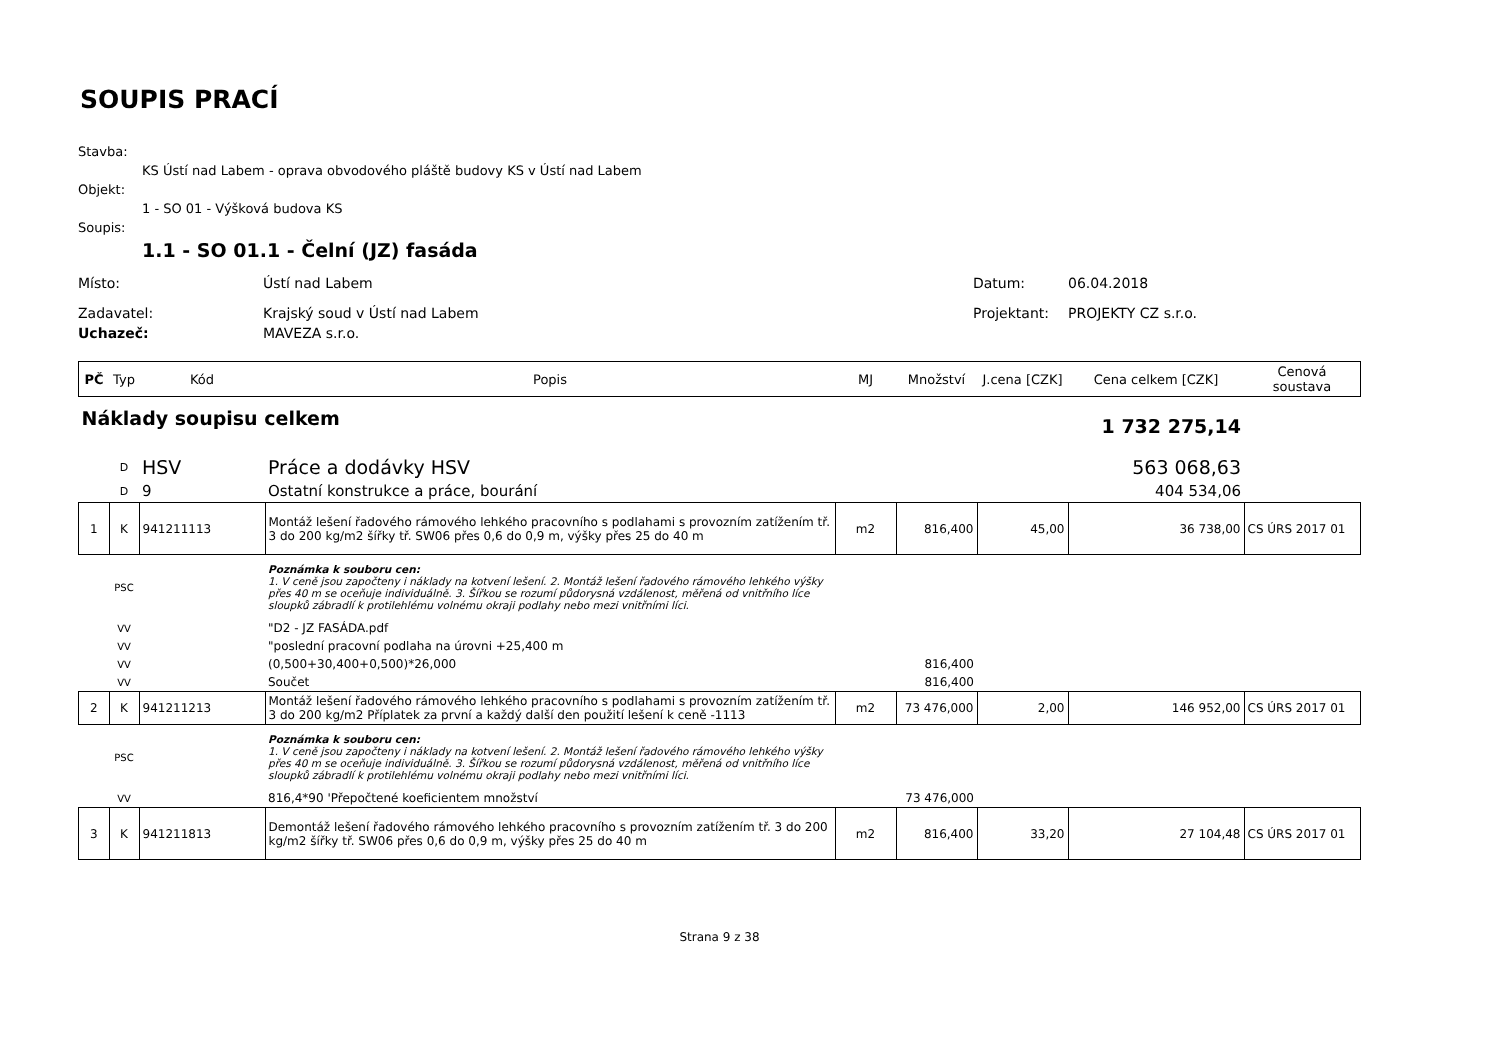SOUPIS PRACÍ
Stavba:
KS Ústí nad Labem - oprava obvodového pláště budovy KS v Ústí nad Labem
Objekt:
1 - SO 01 - Výšková budova KS
Soupis:
1.1 - SO 01.1 - Čelní (JZ) fasáda
Místo:
Ústí nad Labem
Datum:
06.04.2018
Zadavatel:
Krajský soud v Ústí nad Labem
Projektant:
PROJEKTY CZ s.r.o.
Uchazeč:
MAVEZA s.r.o.
| PČ | Typ | Kód | Popis | MJ | Množství | J.cena [CZK] | Cena celkem [CZK] | Cenová soustava |
| --- | --- | --- | --- | --- | --- | --- | --- | --- |
| Náklady soupisu celkem | | | | | | | 1 732 275,14 | |
| | D | HSV | Práce a dodávky HSV | | | | 563 068,63 | |
| | D | 9 | Ostatní konstrukce a práce, bourání | | | | 404 534,06 | |
| 1 | K | 941211113 | Montáž lešení řadového rámového lehkého pracovního s podlahami s provozním zatížením tř. 3 do 200 kg/m2 šířky tř. SW06 přes 0,6 do 0,9 m, výšky přes 25 do 40 m | m2 | 816,400 | 45,00 | 36 738,00 | CS ÚRS 2017 01 |
| | PSC | | Poznámka k souboru cen: 1. V ceně jsou započteny i náklady na kotvení lešení. 2. Montáž lešení řadového rámového lehkého výšky přes 40 m se oceňuje individuálně. 3. Šířkou se rozumí půdorysná vzdálenost, měřená od vnitřního líce sloupků zábradlí k protilehlému volnému okraji podlahy nebo mezi vnitřními líci. | | | | | |
| | VV | | "D2 - JZ FASÁDA.pdf | | | | | |
| | VV | | "poslední pracovní podlaha na úrovni +25,400 m | | | | | |
| | VV | | (0,500+30,400+0,500)*26,000 | | 816,400 | | | |
| | VV | | Součet | | 816,400 | | | |
| 2 | K | 941211213 | Montáž lešení řadového rámového lehkého pracovního s podlahami s provozním zatížením tř. 3 do 200 kg/m2 Příplatek za první a každý další den použití lešení k ceně -1113 | m2 | 73 476,000 | 2,00 | 146 952,00 | CS ÚRS 2017 01 |
| | PSC | | Poznámka k souboru cen: 1. V ceně jsou započteny i náklady na kotvení lešení. 2. Montáž lešení řadového rámového lehkého výšky přes 40 m se oceňuje individuálně. 3. Šířkou se rozumí půdorysná vzdálenost, měřená od vnitřního líce sloupků zábradlí k protilehlému volnému okraji podlahy nebo mezi vnitřními líci. | | | | | |
| | VV | | 816,4*90 'Přepočtené koeficientem množství | | 73 476,000 | | | |
| 3 | K | 941211813 | Demontáž lešení řadového rámového lehkého pracovního s provozním zatížením tř. 3 do 200 kg/m2 šířky tř. SW06 přes 0,6 do 0,9 m, výšky přes 25 do 40 m | m2 | 816,400 | 33,20 | 27 104,48 | CS ÚRS 2017 01 |
Strana 9 z 38